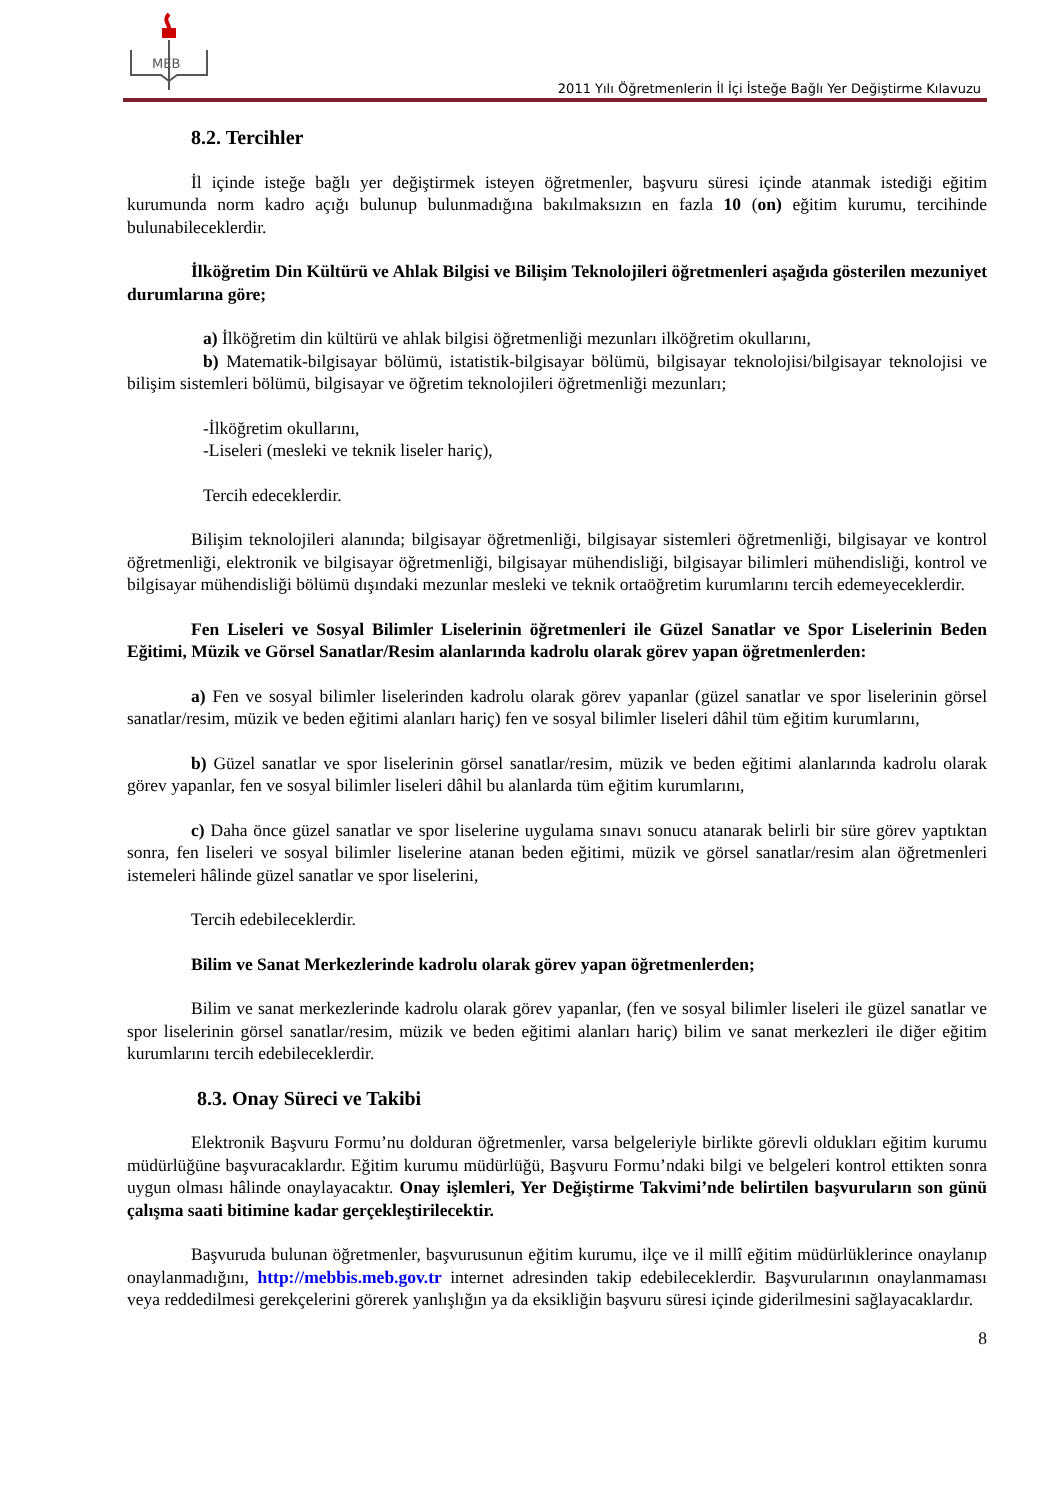MEB
2011 Yılı Öğretmenlerin İl İçi İsteğe Bağlı Yer Değiştirme Kılavuzu
8.2. Tercihler
İl içinde isteğe bağlı yer değiştirmek isteyen öğretmenler, başvuru süresi içinde atanmak istediği eğitim kurumunda norm kadro açığı bulunup bulunmadığına bakılmaksızın en fazla 10 (on) eğitim kurumu, tercihinde bulunabileceklerdir.
İlköğretim Din Kültürü ve Ahlak Bilgisi ve Bilişim Teknolojileri öğretmenleri aşağıda gösterilen mezuniyet durumlarına göre;
a) İlköğretim din kültürü ve ahlak bilgisi öğretmenliği mezunları ilköğretim okullarını,
b) Matematik-bilgisayar bölümü, istatistik-bilgisayar bölümü, bilgisayar teknolojisi/bilgisayar teknolojisi ve bilişim sistemleri bölümü, bilgisayar ve öğretim teknolojileri öğretmenliği mezunları;
-İlköğretim okullarını,
-Liseleri (mesleki ve teknik liseler hariç),
Tercih edeceklerdir.
Bilişim teknolojileri alanında; bilgisayar öğretmenliği, bilgisayar sistemleri öğretmenliği, bilgisayar ve kontrol öğretmenliği, elektronik ve bilgisayar öğretmenliği, bilgisayar mühendisliği, bilgisayar bilimleri mühendisliği, kontrol ve bilgisayar mühendisliği bölümü dışındaki mezunlar mesleki ve teknik ortaöğretim kurumlarını tercih edemeyeceklerdir.
Fen Liseleri ve Sosyal Bilimler Liselerinin öğretmenleri ile Güzel Sanatlar ve Spor Liselerinin Beden Eğitimi, Müzik ve Görsel Sanatlar/Resim alanlarında kadrolu olarak görev yapan öğretmenlerden:
a) Fen ve sosyal bilimler liselerinden kadrolu olarak görev yapanlar (güzel sanatlar ve spor liselerinin görsel sanatlar/resim, müzik ve beden eğitimi alanları hariç) fen ve sosyal bilimler liseleri dâhil tüm eğitim kurumlarını,
b) Güzel sanatlar ve spor liselerinin görsel sanatlar/resim, müzik ve beden eğitimi alanlarında kadrolu olarak görev yapanlar, fen ve sosyal bilimler liseleri dâhil bu alanlarda tüm eğitim kurumlarını,
c) Daha önce güzel sanatlar ve spor liselerine uygulama sınavı sonucu atanarak belirli bir süre görev yaptıktan sonra, fen liseleri ve sosyal bilimler liselerine atanan beden eğitimi, müzik ve görsel sanatlar/resim alan öğretmenleri istemeleri hâlinde güzel sanatlar ve spor liselerini,
Tercih edebileceklerdir.
Bilim ve Sanat Merkezlerinde kadrolu olarak görev yapan öğretmenlerden;
Bilim ve sanat merkezlerinde kadrolu olarak görev yapanlar, (fen ve sosyal bilimler liseleri ile güzel sanatlar ve spor liselerinin görsel sanatlar/resim, müzik ve beden eğitimi alanları hariç) bilim ve sanat merkezleri ile diğer eğitim kurumlarını tercih edebileceklerdir.
8.3. Onay Süreci ve Takibi
Elektronik Başvuru Formu’nu dolduran öğretmenler, varsa belgeleriyle birlikte görevli oldukları eğitim kurumu müdürlüğüne başvuracaklardır. Eğitim kurumu müdürlüğü, Başvuru Formu’ndaki bilgi ve belgeleri kontrol ettikten sonra uygun olması hâlinde onaylayacaktır. Onay işlemleri, Yer Değiştirme Takvimi’nde belirtilen başvuruların son günü çalışma saati bitimine kadar gerçekleştirilecektir.
Başvuruda bulunan öğretmenler, başvurusunun eğitim kurumu, ilçe ve il millî eğitim müdürlüklerince onaylanıp onaylanmadığını, http://mebbis.meb.gov.tr internet adresinden takip edebileceklerdir. Başvurularının onaylanmaması veya reddedilmesi gerekçelerini görerek yanlışlığın ya da eksikliğin başvuru süresi içinde giderilmesini sağlayacaklardır.
8